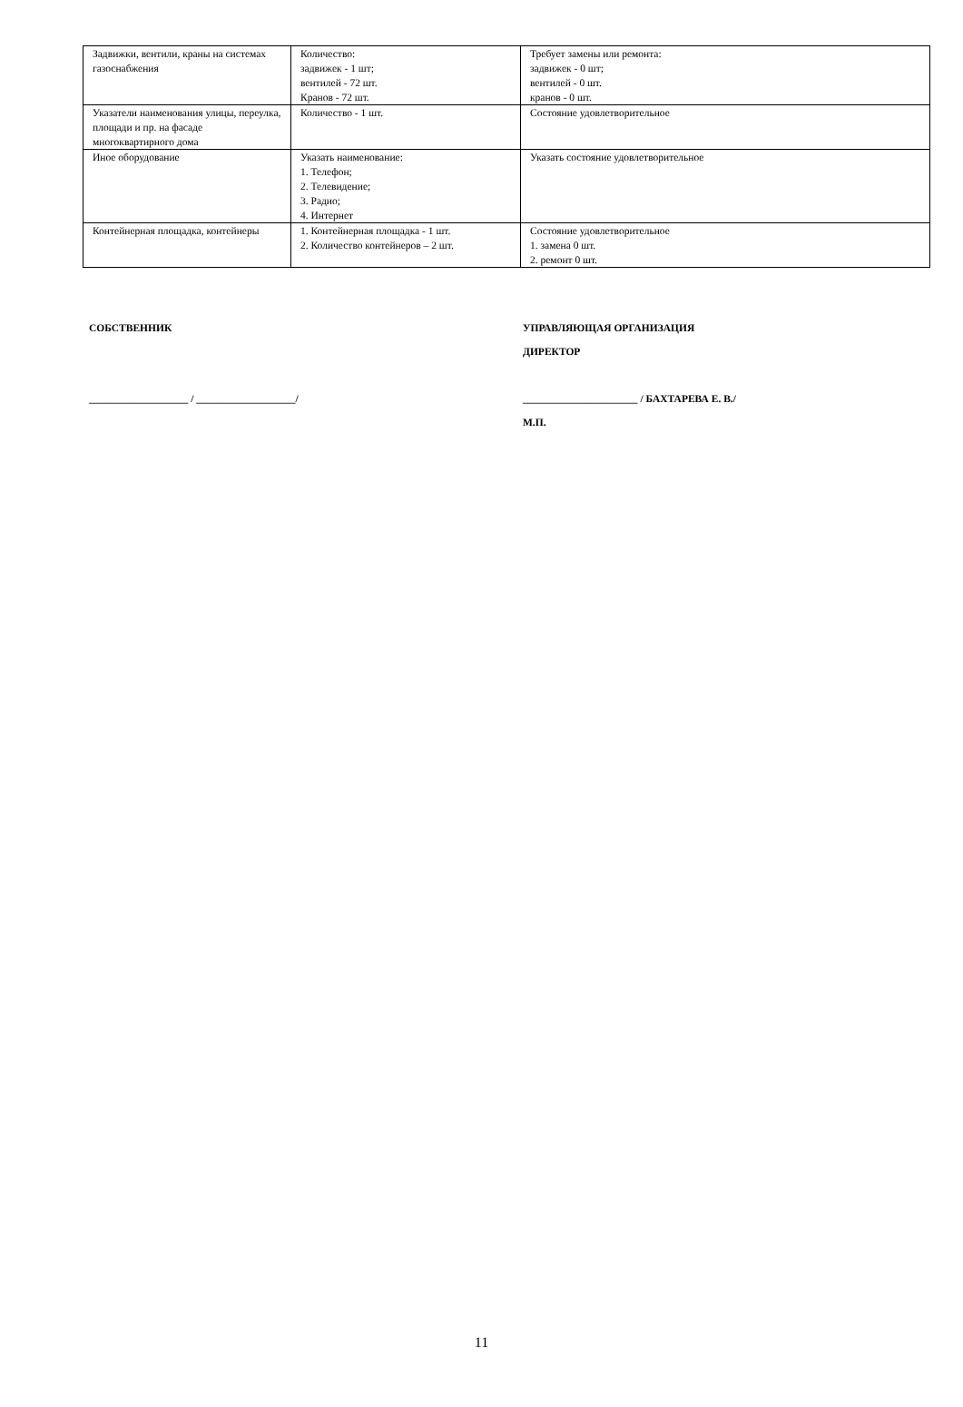| Задвижки, вентили, краны на системах газоснабжения | Количество: задвижек - 1 шт; вентилей - 72 шт. Кранов - 72 шт. | Требует замены или ремонта: задвижек - 0 шт; вентилей - 0 шт. кранов - 0 шт. |
| Указатели наименования улицы, переулка, площади и пр. на фасаде многоквартирного дома | Количество - 1 шт. | Состояние удовлетворительное |
| Иное оборудование | Указать наименование: 1. Телефон; 2. Телевидение; 3. Радио; 4. Интернет | Указать состояние удовлетворительное |
| Контейнерная площадка, контейнеры | 1. Контейнерная площадка - 1 шт. 2. Количество контейнеров – 2 шт. | Состояние удовлетворительное 1. замена 0 шт. 2. ремонт 0 шт. |
СОБСТВЕННИК
___________________ / ___________________/
УПРАВЛЯЮЩАЯ ОРГАНИЗАЦИЯ
ДИРЕКТОР
______________________ / БАХТАРЕВА Е. В./
М.П.
11